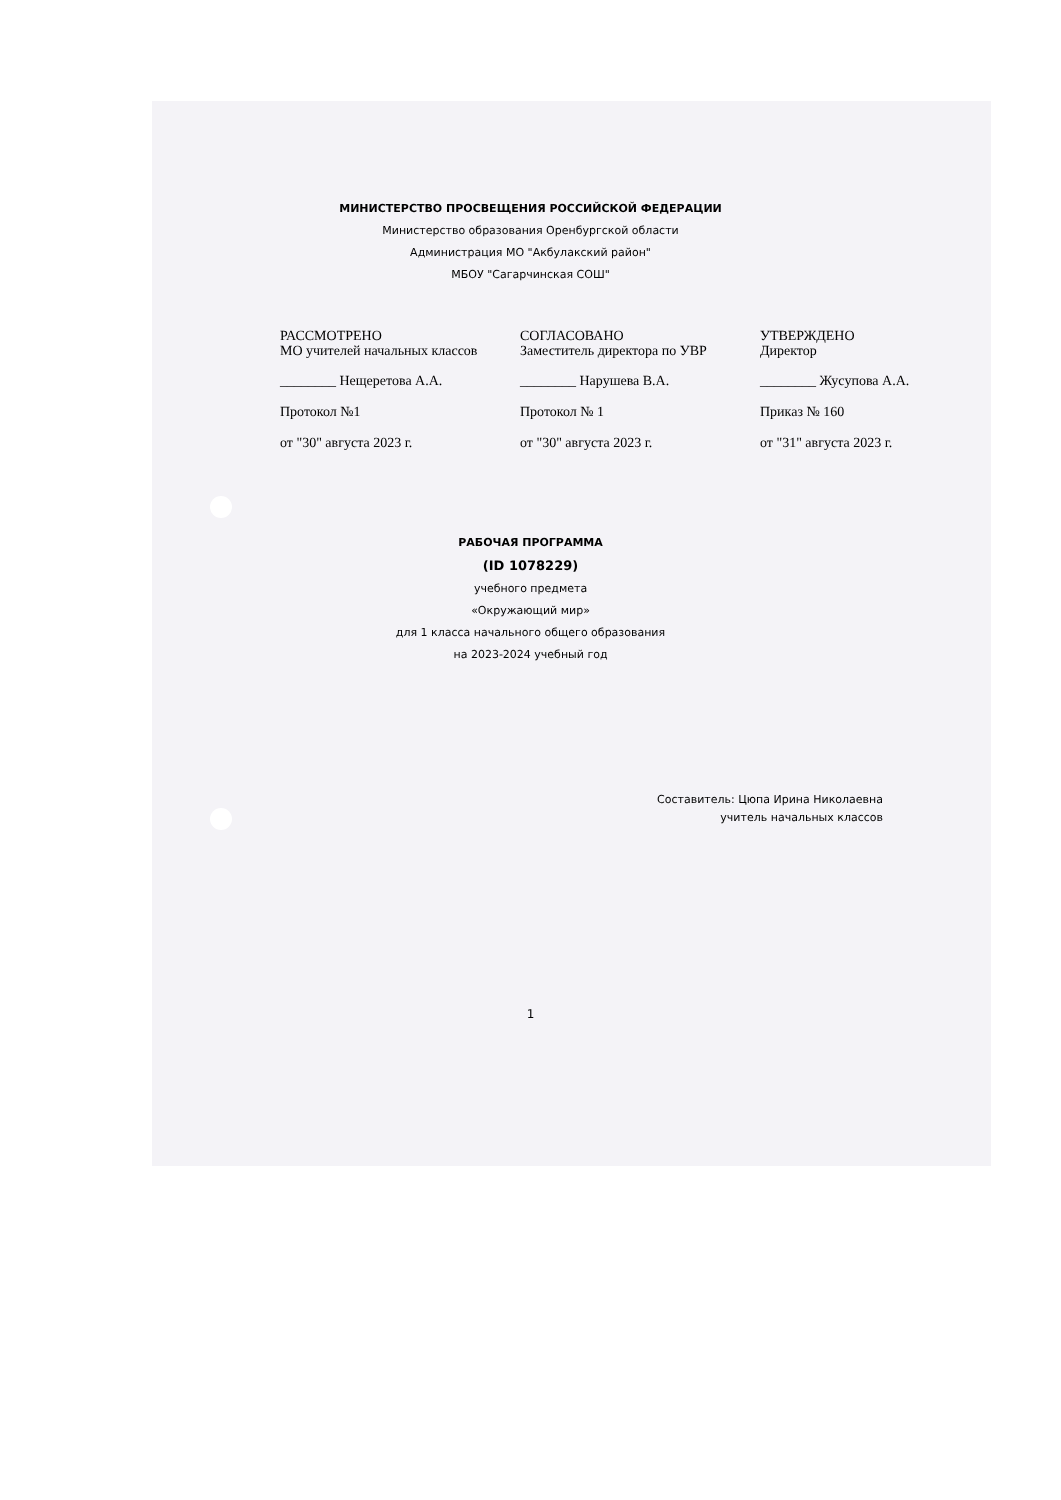МИНИСТЕРСТВО ПРОСВЕЩЕНИЯ РОССИЙСКОЙ ФЕДЕРАЦИИ
Министерство образования Оренбургской области
Администрация МО "Акбулакский район"
МБОУ "Сагарчинская СОШ"
РАССМОТРЕНО
МО учителей начальных классов
________ Нещеретова А.А.
Протокол №1
от "30" августа 2023 г.
СОГЛАСОВАНО
Заместитель директора по УВР
________ Нарушева В.А.
Протокол № 1
от "30" августа 2023 г.
УТВЕРЖДЕНО
Директор
________ Жусупова А.А.
Приказ № 160
от "31" августа 2023 г.
РАБОЧАЯ ПРОГРАММА
(ID 1078229)
учебного предмета
«Окружающий мир»
для 1 класса начального общего образования
на 2023-2024 учебный год
Составитель: Цюпа Ирина Николаевна
учитель начальных классов
1